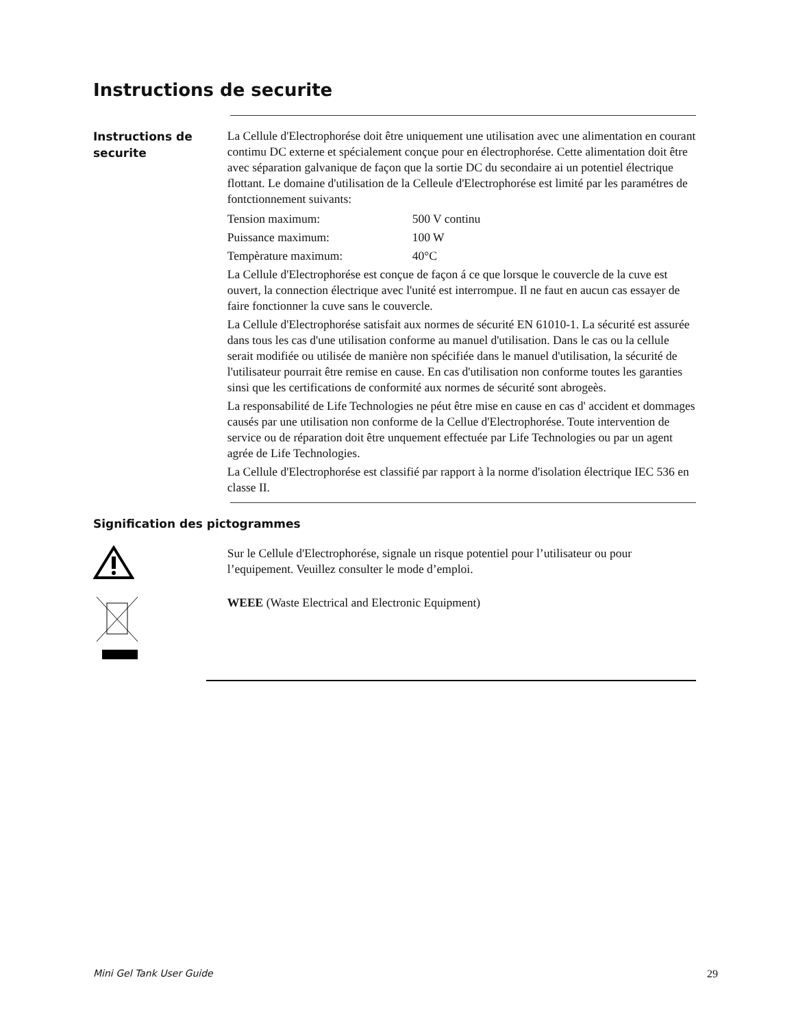Instructions de securite
Instructions de securite
La Cellule d'Electrophorése doit être uniquement une utilisation avec une alimentation en courant contimu DC externe et spécialement conçue pour en électrophorése. Cette alimentation doit être avec séparation galvanique de façon que la sortie DC du secondaire ai un potentiel électrique flottant. Le domaine d'utilisation de la Celleule d'Electrophorése est limité par les paramétres de fontctionnement suivants:
| Tension maximum: | 500 V continu |
| Puissance maximum: | 100 W |
| Tempèrature maximum: | 40°C |
La Cellule d'Electrophorése est conçue de façon á ce que lorsque le couvercle de la cuve est ouvert, la connection électrique avec l'unité est interrompue. Il ne faut en aucun cas essayer de faire fonctionner la cuve sans le couvercle.
La Cellule d'Electrophorése satisfait aux normes de sécurité EN 61010-1. La sécurité est assurée dans tous les cas d'une utilisation conforme au manuel d'utilisation. Dans le cas ou la cellule serait modifiée ou utilisée de manière non spécifiée dans le manuel d'utilisation, la sécurité de l'utilisateur pourrait être remise en cause. En cas d'utilisation non conforme toutes les garanties sinsi que les certifications de conformité aux normes de sécurité sont abrogeès.
La responsabilité de Life Technologies ne péut être mise en cause en cas d' accident et dommages causés par une utilisation non conforme de la Cellue d'Electrophorése. Toute intervention de service ou de réparation doit être unquement effectuée par Life Technologies ou par un agent agrée de Life Technologies.
La Cellule d'Electrophorése est classifié par rapport à la norme d'isolation électrique IEC 536 en classe II.
Signification des pictogrammes
Sur le Cellule d'Electrophorése, signale un risque potentiel pour l’utilisateur ou pour l’equipement. Veuillez consulter le mode d’emploi.
WEEE (Waste Electrical and Electronic Equipment)
Mini Gel Tank User Guide 29